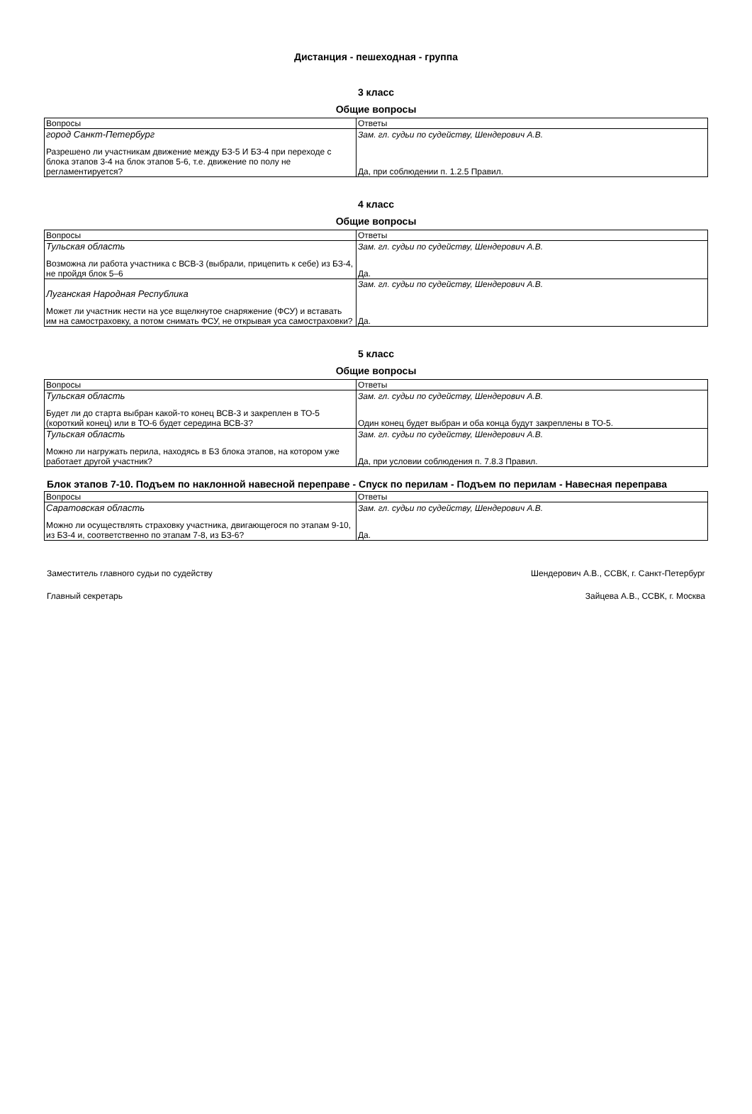Дистанция - пешеходная - группа
3 класс
Общие вопросы
| Вопросы | Ответы |
| город Санкт-Петербург Разрешено ли участникам движение между БЗ-5 И БЗ-4 при переходе с блока этапов 3-4 на блок этапов 5-6, т.е. движение по полу не регламентируется? | Зам. гл. судьи по судейству, Шендерович А.В. Да, при соблюдении п. 1.2.5 Правил. |
4 класс
Общие вопросы
| Вопросы | Ответы |
| Тульская область Возможна ли работа участника с ВСВ-3 (выбрали, прицепить к себе) из БЗ-4, не пройдя блок 5–6 | Зам. гл. судьи по судейству, Шендерович А.В. Да. |
| Луганская Народная Республика Может ли участник нести на усе вщелкнутое снаряжение (ФСУ) и вставать им на самостраховку, а потом снимать ФСУ, не открывая уса самостраховки? | Зам. гл. судьи по судейству, Шендерович А.В. Да. |
5 класс
Общие вопросы
| Вопросы | Ответы |
| Тульская область Будет ли до старта выбран какой-то конец ВСВ-3 и закреплен в ТО-5 (короткий конец) или в ТО-6 будет середина ВСВ-3? | Зам. гл. судьи по судейству, Шендерович А.В. Один конец будет выбран и оба конца будут закреплены в ТО-5. |
| Тульская область Можно ли нагружать перила, находясь в БЗ блока этапов, на котором уже работает другой участник? | Зам. гл. судьи по судейству, Шендерович А.В. Да, при условии соблюдения п. 7.8.3 Правил. |
Блок этапов 7-10. Подъем по наклонной навесной переправе - Спуск по перилам - Подъем по перилам - Навесная переправа
| Вопросы | Ответы |
| Саратовская область Можно ли осуществлять страховку участника, двигающегося по этапам 9-10, из БЗ-4 и, соответственно по этапам 7-8, из БЗ-6? | Зам. гл. судьи по судейству, Шендерович А.В. Да. |
Заместитель главного судьи по судейству
Главный секретарь
Шендерович А.В., ССВК, г. Санкт-Петербург
Зайцева А.В., ССВК, г. Москва